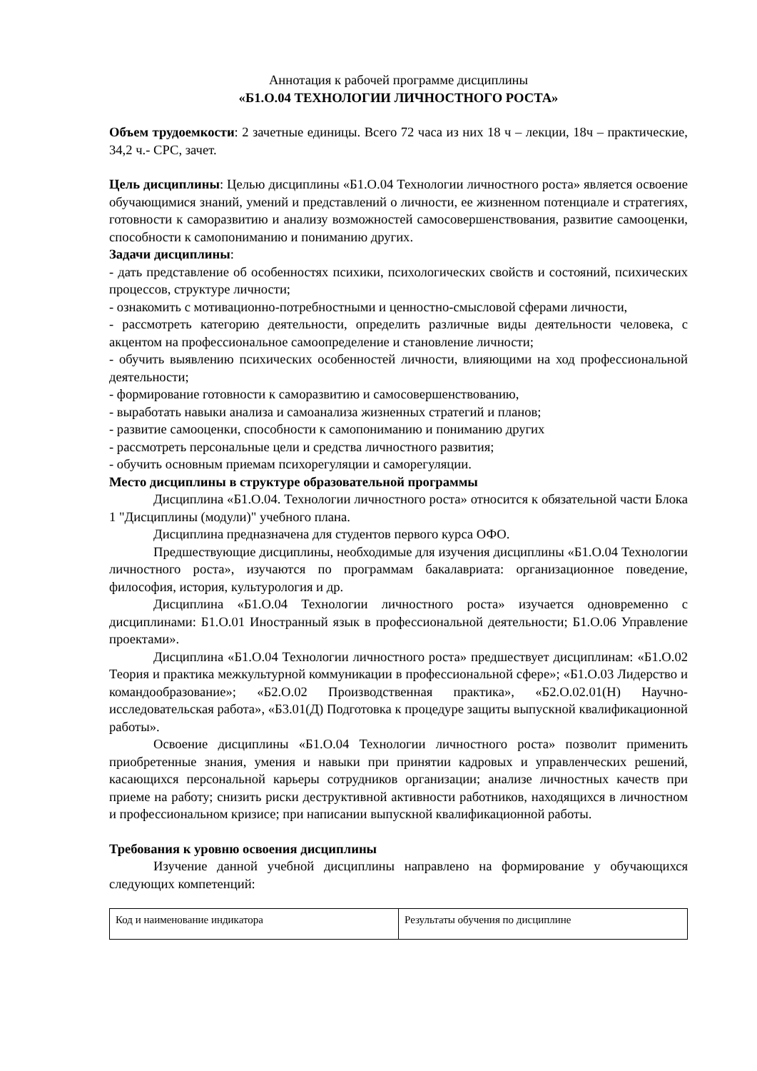Аннотация к рабочей программе дисциплины
«Б1.О.04 ТЕХНОЛОГИИ ЛИЧНОСТНОГО РОСТА»
Объем трудоемкости: 2 зачетные единицы. Всего 72 часа из них 18 ч – лекции, 18ч – практические, 34,2 ч.- СРС, зачет.
Цель дисциплины: Целью дисциплины «Б1.О.04 Технологии личностного роста» является освоение обучающимися знаний, умений и представлений о личности, ее жизненном потенциале и стратегиях, готовности к саморазвитию и анализу возможностей самосовершенствования, развитие самооценки, способности к самопониманию и пониманию других.
Задачи дисциплины:
- дать представление об особенностях психики, психологических свойств и состояний, психических процессов, структуре личности;
- ознакомить с мотивационно-потребностными и ценностно-смысловой сферами личности,
- рассмотреть категорию деятельности, определить различные виды деятельности человека, с акцентом на профессиональное самоопределение и становление личности;
- обучить выявлению психических особенностей личности, влияющими на ход профессиональной деятельности;
- формирование готовности к саморазвитию и самосовершенствованию,
- выработать навыки анализа и самоанализа жизненных стратегий и планов;
- развитие самооценки, способности к самопониманию и пониманию других
- рассмотреть персональные цели и средства личностного развития;
- обучить основным приемам психорегуляции и саморегуляции.
Место дисциплины в структуре образовательной программы
Дисциплина «Б1.О.04. Технологии личностного роста» относится к обязательной части Блока 1 "Дисциплины (модули)" учебного плана.
Дисциплина предназначена для студентов первого курса ОФО.
Предшествующие дисциплины, необходимые для изучения дисциплины «Б1.О.04 Технологии личностного роста», изучаются по программам бакалавриата: организационное поведение, философия, история, культурология и др.
Дисциплина «Б1.О.04 Технологии личностного роста» изучается одновременно с дисциплинами: Б1.О.01 Иностранный язык в профессиональной деятельности; Б1.О.06 Управление проектами».
Дисциплина «Б1.О.04 Технологии личностного роста» предшествует дисциплинам: «Б1.О.02 Теория и практика межкультурной коммуникации в профессиональной сфере»; «Б1.О.03 Лидерство и командообразование»; «Б2.О.02 Производственная практика», «Б2.О.02.01(Н) Научно-исследовательская работа», «Б3.01(Д) Подготовка к процедуре защиты выпускной квалификационной работы».
Освоение дисциплины «Б1.О.04 Технологии личностного роста» позволит применить приобретенные знания, умения и навыки при принятии кадровых и управленческих решений, касающихся персональной карьеры сотрудников организации; анализе личностных качеств при приеме на работу; снизить риски деструктивной активности работников, находящихся в личностном и профессиональном кризисе; при написании выпускной квалификационной работы.
Требования к уровню освоения дисциплины
Изучение данной учебной дисциплины направлено на формирование у обучающихся следующих компетенций:
| Код и наименование индикатора | Результаты обучения по дисциплине |